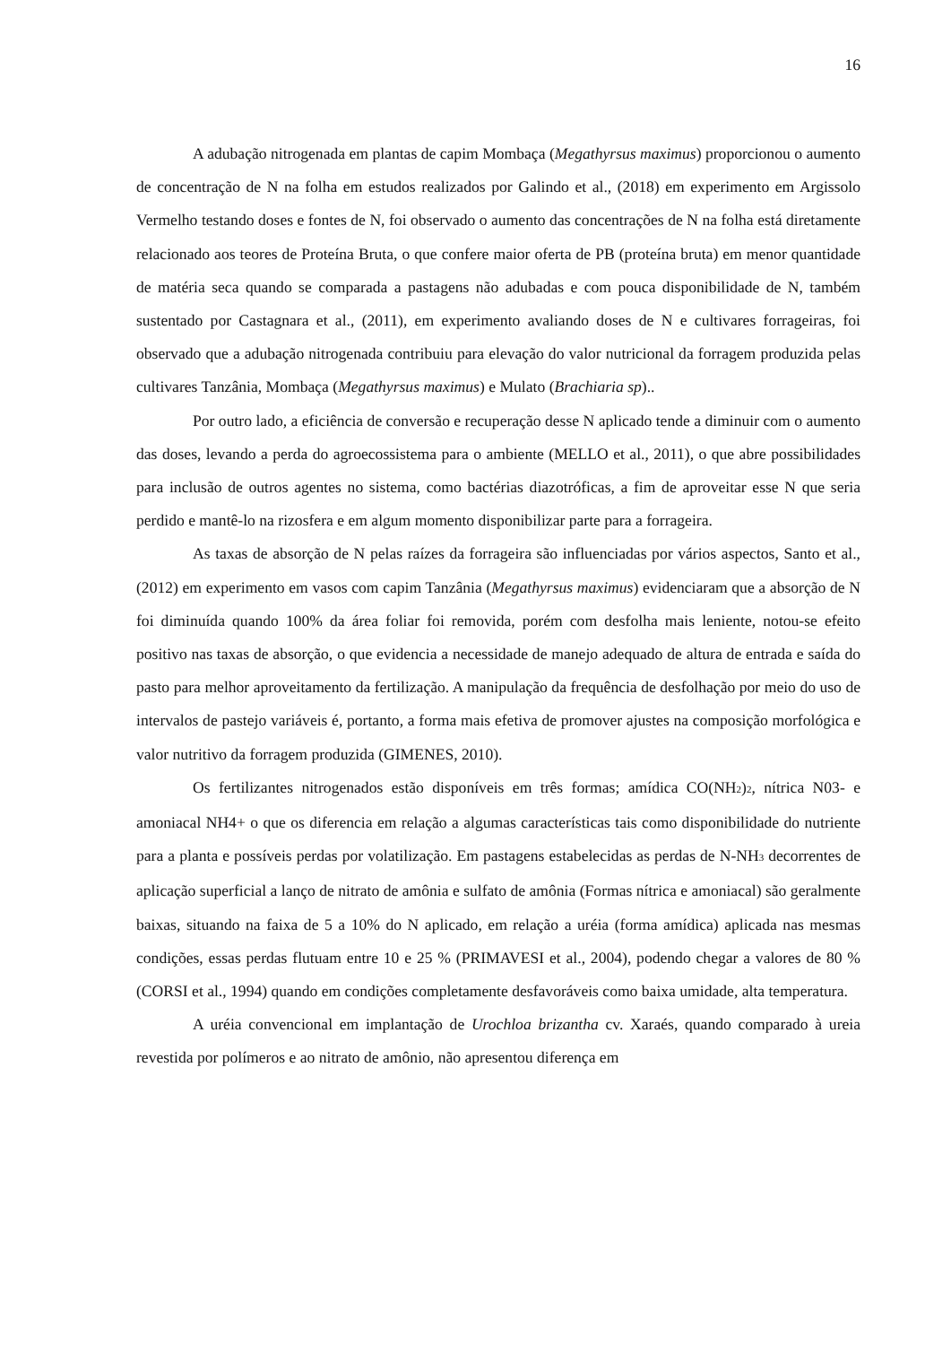16
A adubação nitrogenada em plantas de capim Mombaça (Megathyrsus maximus) proporcionou o aumento de concentração de N na folha em estudos realizados por Galindo et al., (2018) em experimento em Argissolo Vermelho testando doses e fontes de N, foi observado o aumento das concentrações de N na folha está diretamente relacionado aos teores de Proteína Bruta, o que confere maior oferta de PB (proteína bruta) em menor quantidade de matéria seca quando se comparada a pastagens não adubadas e com pouca disponibilidade de N, também sustentado por Castagnara et al., (2011), em experimento avaliando doses de N e cultivares forrageiras, foi observado que a adubação nitrogenada contribuiu para elevação do valor nutricional da forragem produzida pelas cultivares Tanzânia, Mombaça (Megathyrsus maximus) e Mulato (Brachiaria sp)..
Por outro lado, a eficiência de conversão e recuperação desse N aplicado tende a diminuir com o aumento das doses, levando a perda do agroecossistema para o ambiente (MELLO et al., 2011), o que abre possibilidades para inclusão de outros agentes no sistema, como bactérias diazotróficas, a fim de aproveitar esse N que seria perdido e mantê-lo na rizosfera e em algum momento disponibilizar parte para a forrageira.
As taxas de absorção de N pelas raízes da forrageira são influenciadas por vários aspectos, Santo et al., (2012) em experimento em vasos com capim Tanzânia (Megathyrsus maximus) evidenciaram que a absorção de N foi diminuída quando 100% da área foliar foi removida, porém com desfolha mais leniente, notou-se efeito positivo nas taxas de absorção, o que evidencia a necessidade de manejo adequado de altura de entrada e saída do pasto para melhor aproveitamento da fertilização. A manipulação da frequência de desfolhação por meio do uso de intervalos de pastejo variáveis é, portanto, a forma mais efetiva de promover ajustes na composição morfológica e valor nutritivo da forragem produzida (GIMENES, 2010).
Os fertilizantes nitrogenados estão disponíveis em três formas; amídica CO(NH<sub>2</sub>)<sub>2</sub>, nítrica N03- e amoniacal NH4+ o que os diferencia em relação a algumas características tais como disponibilidade do nutriente para a planta e possíveis perdas por volatilização. Em pastagens estabelecidas as perdas de N-NH<sub>3</sub> decorrentes de aplicação superficial a lanço de nitrato de amônia e sulfato de amônia (Formas nítrica e amoniacal) são geralmente baixas, situando na faixa de 5 a 10% do N aplicado, em relação a uréia (forma amídica) aplicada nas mesmas condições, essas perdas flutuam entre 10 e 25 % (PRIMAVESI et al., 2004), podendo chegar a valores de 80 % (CORSI et al., 1994) quando em condições completamente desfavoráveis como baixa umidade, alta temperatura.
A uréia convencional em implantação de Urochloa brizantha cv. Xaraés, quando comparado à ureia revestida por polímeros e ao nitrato de amônio, não apresentou diferença em